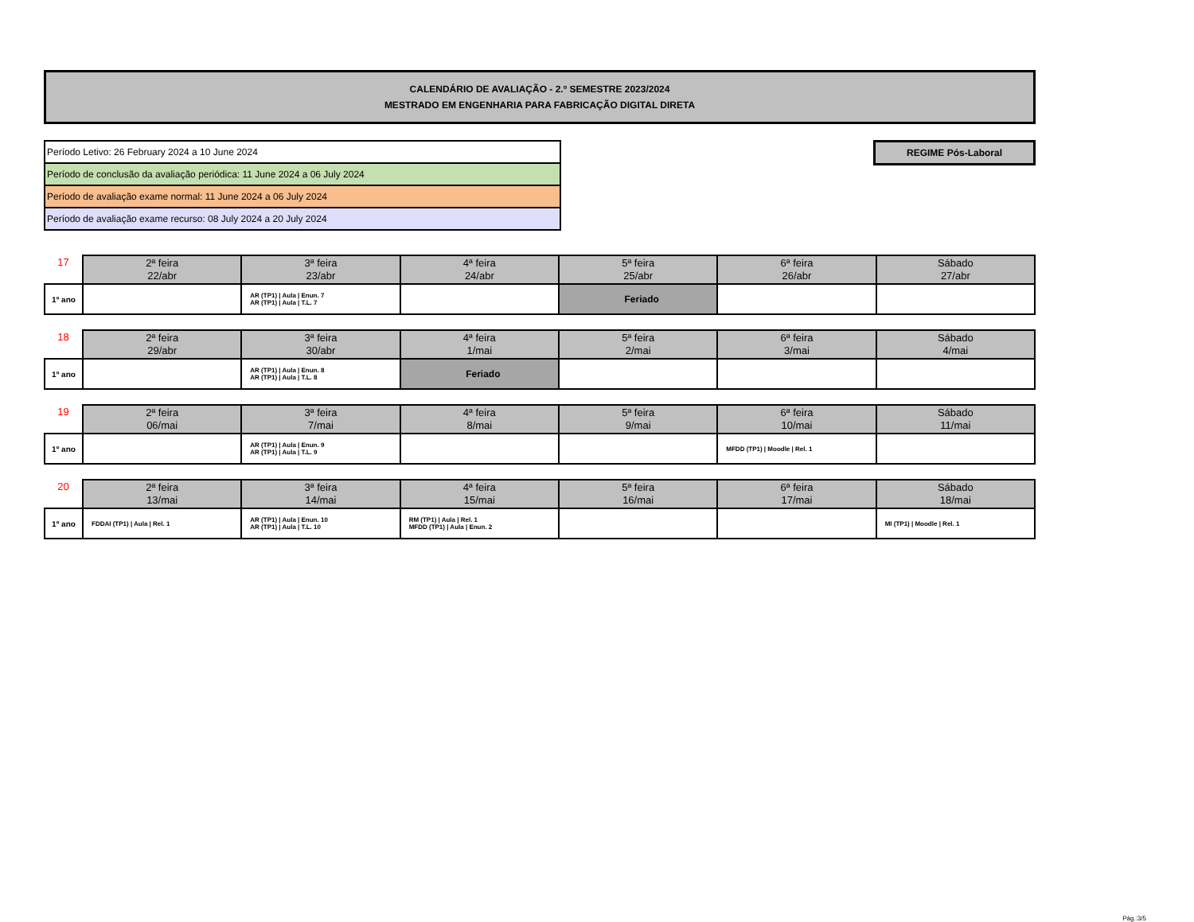CALENDÁRIO DE AVALIAÇÃO - 2.º SEMESTRE 2023/2024
MESTRADO EM ENGENHARIA PARA FABRICAÇÃO DIGITAL DIRETA
Período Letivo: 26 February 2024 a 10 June 2024
Período de conclusão da avaliação periódica: 11 June 2024 a 06 July 2024
Período de avaliação exame normal: 11 June 2024 a 06 July 2024
Período de avaliação exame recurso: 08 July 2024 a 20 July 2024
REGIME Pós-Laboral
| 17 | 2ª feira 22/abr | 3ª feira 23/abr | 4ª feira 24/abr | 5ª feira 25/abr | 6ª feira 26/abr | Sábado 27/abr |
| --- | --- | --- | --- | --- | --- | --- |
| 1º ano | | AR (TP1) / Aula / Enun. 7 AR (TP1) / Aula / T.L. 7 | | Feriado | | |
| 18 | 2ª feira 29/abr | 3ª feira 30/abr | 4ª feira 1/mai | 5ª feira 2/mai | 6ª feira 3/mai | Sábado 4/mai |
| --- | --- | --- | --- | --- | --- | --- |
| 1º ano | | AR (TP1) / Aula / Enun. 8 AR (TP1) / Aula / T.L. 8 | Feriado | | | |
| 19 | 2ª feira 06/mai | 3ª feira 7/mai | 4ª feira 8/mai | 5ª feira 9/mai | 6ª feira 10/mai | Sábado 11/mai |
| --- | --- | --- | --- | --- | --- | --- |
| 1º ano | | AR (TP1) / Aula / Enun. 9 AR (TP1) / Aula / T.L. 9 | | | MFDD (TP1) / Moodle / Rel. 1 | |
| 20 | 2ª feira 13/mai | 3ª feira 14/mai | 4ª feira 15/mai | 5ª feira 16/mai | 6ª feira 17/mai | Sábado 18/mai |
| --- | --- | --- | --- | --- | --- | --- |
| 1º ano | FDDAI (TP1) / Aula / Rel. 1 | AR (TP1) / Aula / Enun. 10 AR (TP1) / Aula / T.L. 10 | RM (TP1) / Aula / Rel. 1 MFDD (TP1) / Aula / Enun. 2 | | | MI (TP1) / Moodle / Rel. 1 |
Pág.:3/5